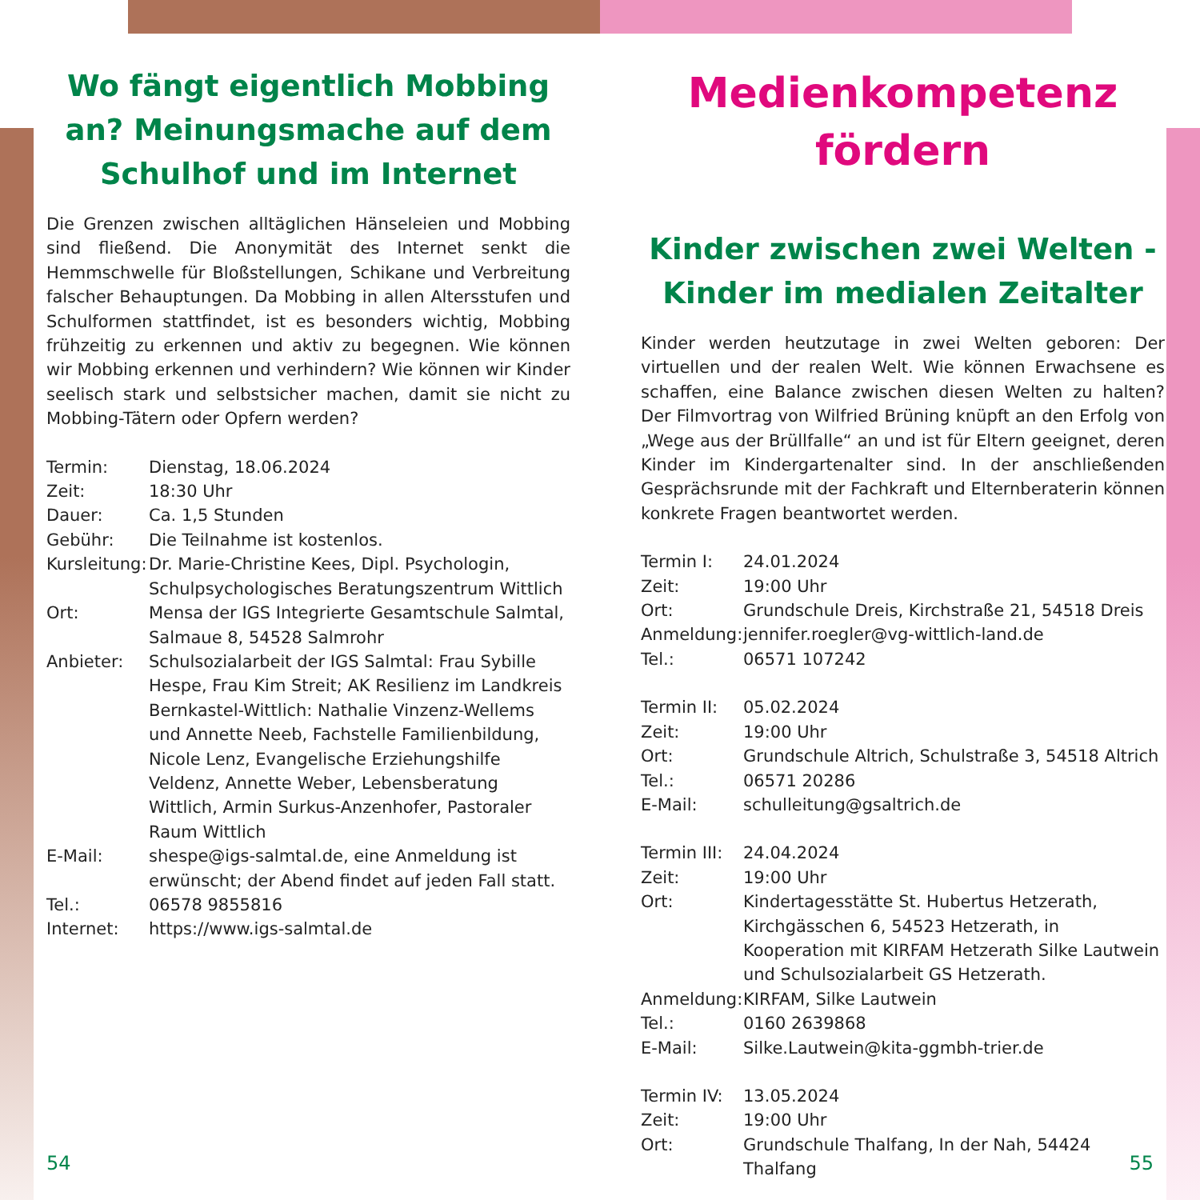Wo fängt eigentlich Mobbing an? Meinungsmache auf dem Schulhof und im Internet
Die Grenzen zwischen alltäglichen Hänseleien und Mobbing sind fließend. Die Anonymität des Internet senkt die Hemmschwelle für Bloßstellungen, Schikane und Verbreitung falscher Behauptungen. Da Mobbing in allen Altersstufen und Schulformen stattfindet, ist es besonders wichtig, Mobbing frühzeitig zu erkennen und aktiv zu begegnen. Wie können wir Mobbing erkennen und verhindern? Wie können wir Kinder seelisch stark und selbstsicher machen, damit sie nicht zu Mobbing-Tätern oder Opfern werden?
| Termin: | Dienstag, 18.06.2024 |
| Zeit: | 18:30 Uhr |
| Dauer: | Ca. 1,5 Stunden |
| Gebühr: | Die Teilnahme ist kostenlos. |
| Kursleitung: | Dr. Marie-Christine Kees, Dipl. Psychologin, Schulpsychologisches Beratungszentrum Wittlich |
| Ort: | Mensa der IGS Integrierte Gesamtschule Salmtal, Salmaue 8, 54528 Salmrohr |
| Anbieter: | Schulsozialarbeit der IGS Salmtal: Frau Sybille Hespe, Frau Kim Streit; AK Resilienz im Landkreis Bernkastel-Wittlich: Nathalie Vinzenz-Wellems und Annette Neeb, Fachstelle Familienbildung, Nicole Lenz, Evangelische Erziehungshilfe Veldenz, Annette Weber, Lebensberatung Wittlich, Armin Surkus-Anzenhofer, Pastoraler Raum Wittlich |
| E-Mail: | shespe@igs-salmtal.de, eine Anmeldung ist erwünscht; der Abend findet auf jeden Fall statt. |
| Tel.: | 06578 9855816 |
| Internet: | https://www.igs-salmtal.de |
Medienkompetenz fördern
Kinder zwischen zwei Welten - Kinder im medialen Zeitalter
Kinder werden heutzutage in zwei Welten geboren: Der virtuellen und der realen Welt. Wie können Erwachsene es schaffen, eine Balance zwischen diesen Welten zu halten? Der Filmvortrag von Wilfried Brüning knüpft an den Erfolg von „Wege aus der Brüllfalle“ an und ist für Eltern geeignet, deren Kinder im Kindergartenalter sind. In der anschließenden Gesprächsrunde mit der Fachkraft und Elternberaterin können konkrete Fragen beantwortet werden.
| Termin I: | 24.01.2024 |
| Zeit: | 19:00 Uhr |
| Ort: | Grundschule Dreis, Kirchstraße 21, 54518 Dreis |
| Anmeldung: | jennifer.roegler@vg-wittlich-land.de |
| Tel.: | 06571 107242 |
| Termin II: | 05.02.2024 |
| Zeit: | 19:00 Uhr |
| Ort: | Grundschule Altrich, Schulstraße 3, 54518 Altrich |
| Tel.: | 06571 20286 |
| E-Mail: | schulleitung@gsaltrich.de |
| Termin III: | 24.04.2024 |
| Zeit: | 19:00 Uhr |
| Ort: | Kindertagesstätte St. Hubertus Hetzerath, Kirchgässchen 6, 54523 Hetzerath, in Kooperation mit KIRFAM Hetzerath Silke Lautwein und Schulsozialarbeit GS Hetzerath. |
| Anmeldung: | KIRFAM, Silke Lautwein |
| Tel.: | 0160 2639868 |
| E-Mail: | Silke.Lautwein@kita-ggmbh-trier.de |
| Termin IV: | 13.05.2024 |
| Zeit: | 19:00 Uhr |
| Ort: | Grundschule Thalfang, In der Nah, 54424 Thalfang |
54 55